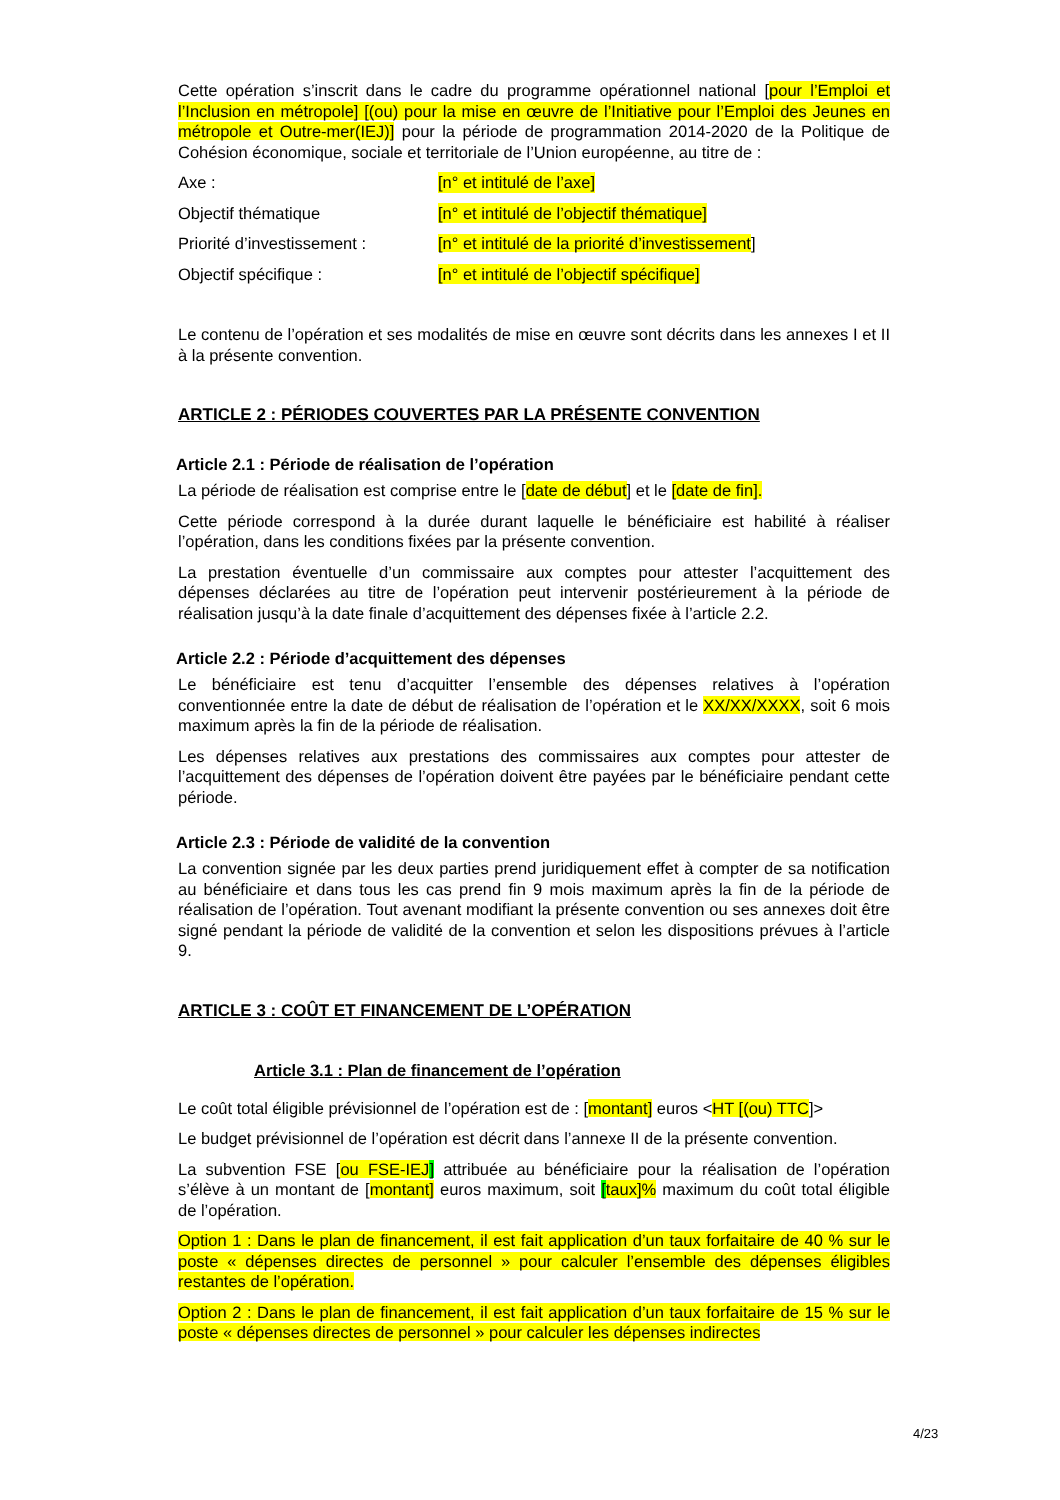Cette opération s’inscrit dans le cadre du programme opérationnel national [pour l’Emploi et l’Inclusion en métropole] [(ou) pour la mise en œuvre de l’Initiative pour l’Emploi des Jeunes en métropole et Outre-mer(IEJ)] pour la période de programmation 2014-2020 de la Politique de Cohésion économique, sociale et territoriale de l’Union européenne, au titre de :
Axe : [n° et intitulé de l’axe]
Objectif thématique [n° et intitulé de l’objectif thématique]
Priorité d’investissement : [n° et intitulé de la priorité d’investissement]
Objectif spécifique : [n° et intitulé de l’objectif spécifique]
Le contenu de l’opération et ses modalités de mise en œuvre sont décrits dans les annexes I et II à la présente convention.
ARTICLE 2 : PÉRIODES COUVERTES PAR LA PRÉSENTE CONVENTION
Article 2.1 : Période de réalisation de l’opération
La période de réalisation est comprise entre le [date de début] et le [date de fin].
Cette période correspond à la durée durant laquelle le bénéficiaire est habilité à réaliser l’opération, dans les conditions fixées par la présente convention.
La prestation éventuelle d’un commissaire aux comptes pour attester l’acquittement des dépenses déclarées au titre de l’opération peut intervenir postérieurement à la période de réalisation jusqu’à la date finale d’acquittement des dépenses fixée à l’article 2.2.
Article 2.2 : Période d’acquittement des dépenses
Le bénéficiaire est tenu d’acquitter l’ensemble des dépenses relatives à l’opération conventionnée entre la date de début de réalisation de l’opération et le XX/XX/XXXX, soit 6 mois maximum après la fin de la période de réalisation.
Les dépenses relatives aux prestations des commissaires aux comptes pour attester de l’acquittement des dépenses de l’opération doivent être payées par le bénéficiaire pendant cette période.
Article 2.3 : Période de validité de la convention
La convention signée par les deux parties prend juridiquement effet à compter de sa notification au bénéficiaire et dans tous les cas prend fin 9 mois maximum après la fin de la période de réalisation de l’opération. Tout avenant modifiant la présente convention ou ses annexes doit être signé pendant la période de validité de la convention et selon les dispositions prévues à l’article 9.
ARTICLE 3 : COÛT ET FINANCEMENT DE L’OPÉRATION
Article 3.1 : Plan de financement de l’opération
Le coût total éligible prévisionnel de l’opération est de : [montant] euros <HT [(ou) TTC]>
Le budget prévisionnel de l’opération est décrit dans l’annexe II de la présente convention.
La subvention FSE [ou FSE-IEJ] attribuée au bénéficiaire pour la réalisation de l’opération s’élève à un montant de [montant] euros maximum, soit [taux]% maximum du coût total éligible de l’opération.
Option 1 : Dans le plan de financement, il est fait application d’un taux forfaitaire de 40 % sur le poste « dépenses directes de personnel » pour calculer l’ensemble des dépenses éligibles restantes de l’opération.
Option 2 : Dans le plan de financement, il est fait application d’un taux forfaitaire de 15 % sur le poste « dépenses directes de personnel » pour calculer les dépenses indirectes
4/23